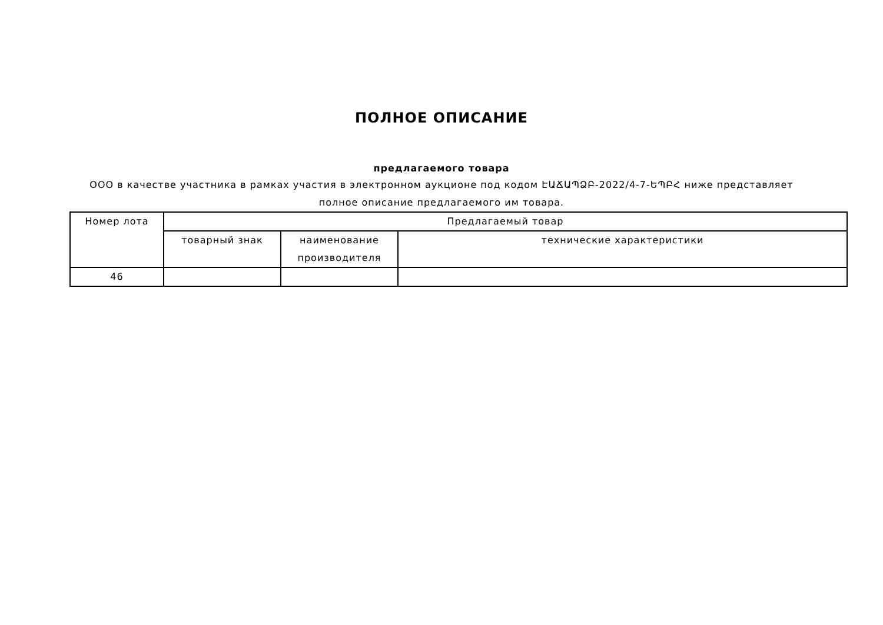ПОЛНОЕ ОПИСАНИЕ
предлагаемого товара
ООО в качестве участника в рамках участия в электронном аукционе под кодом ԷԱՃԱՊՁԲ-2022/4-7-ԵՊԲՀ ниже представляет полное описание предлагаемого им товара.
| Номер лота | Предлагаемый товар | | |
| --- | --- | --- | --- |
| | товарный знак | наименование производителя | технические характеристики |
| 46 | | | |